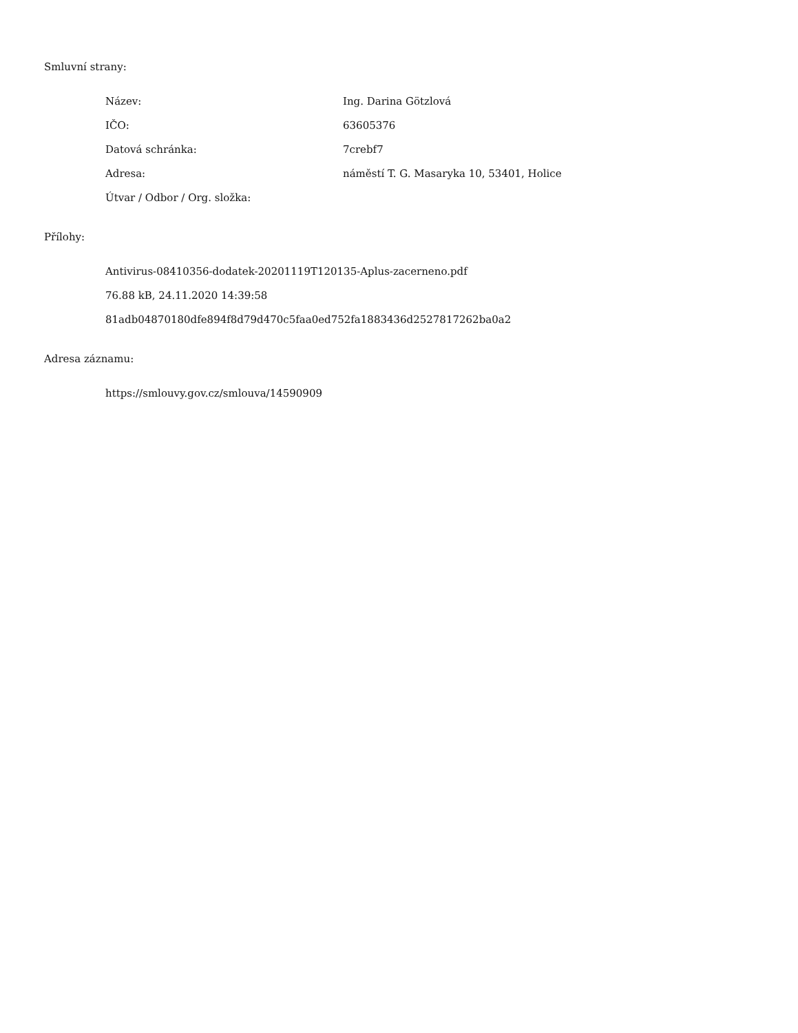Smluvní strany:
Název: Ing. Darina Götzlová
IČO: 63605376
Datová schránka: 7crebf7
Adresa: náměstí T. G. Masaryka 10, 53401, Holice
Útvar / Odbor / Org. složka:
Přílohy:
Antivirus-08410356-dodatek-20201119T120135-Aplus-zacerneno.pdf
76.88 kB, 24.11.2020 14:39:58
81adb04870180dfe894f8d79d470c5faa0ed752fa1883436d2527817262ba0a2
Adresa záznamu:
https://smlouvy.gov.cz/smlouva/14590909